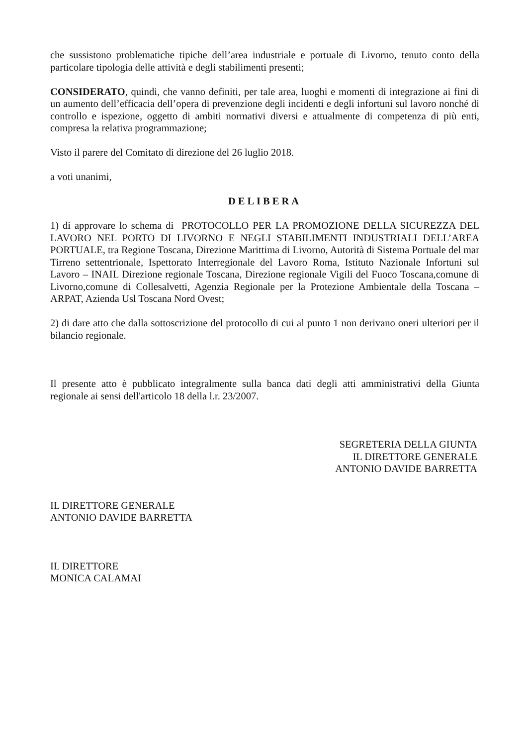che sussistono problematiche tipiche dell’area industriale e portuale di Livorno, tenuto conto della particolare tipologia delle attività e degli stabilimenti presenti;
CONSIDERATO, quindi, che vanno definiti, per tale area, luoghi e momenti di integrazione ai fini di un aumento dell’efficacia dell’opera di prevenzione degli incidenti e degli infortuni sul lavoro nonché di controllo e ispezione, oggetto di ambiti normativi diversi e attualmente di competenza di più enti, compresa la relativa programmazione;
Visto il parere del Comitato di direzione del 26 luglio 2018.
a voti unanimi,
DELIBERA
1) di approvare lo schema di PROTOCOLLO PER LA PROMOZIONE DELLA SICUREZZA DEL LAVORO NEL PORTO DI LIVORNO E NEGLI STABILIMENTI INDUSTRIALI DELL’AREA PORTUALE, tra Regione Toscana, Direzione Marittima di Livorno, Autorità di Sistema Portuale del mar Tirreno settentrionale, Ispettorato Interregionale del Lavoro Roma, Istituto Nazionale Infortuni sul Lavoro – INAIL Direzione regionale Toscana, Direzione regionale Vigili del Fuoco Toscana,comune di Livorno,comune di Collesalvetti, Agenzia Regionale per la Protezione Ambientale della Toscana – ARPAT, Azienda Usl Toscana Nord Ovest;
2) di dare atto che dalla sottoscrizione del protocollo di cui al punto 1 non derivano oneri ulteriori per il bilancio regionale.
Il presente atto è pubblicato integralmente sulla banca dati degli atti amministrativi della Giunta regionale ai sensi dell'articolo 18 della l.r. 23/2007.
SEGRETERIA DELLA GIUNTA
IL DIRETTORE GENERALE
ANTONIO DAVIDE BARRETTA
IL DIRETTORE GENERALE
ANTONIO DAVIDE BARRETTA
IL DIRETTORE
MONICA CALAMAI